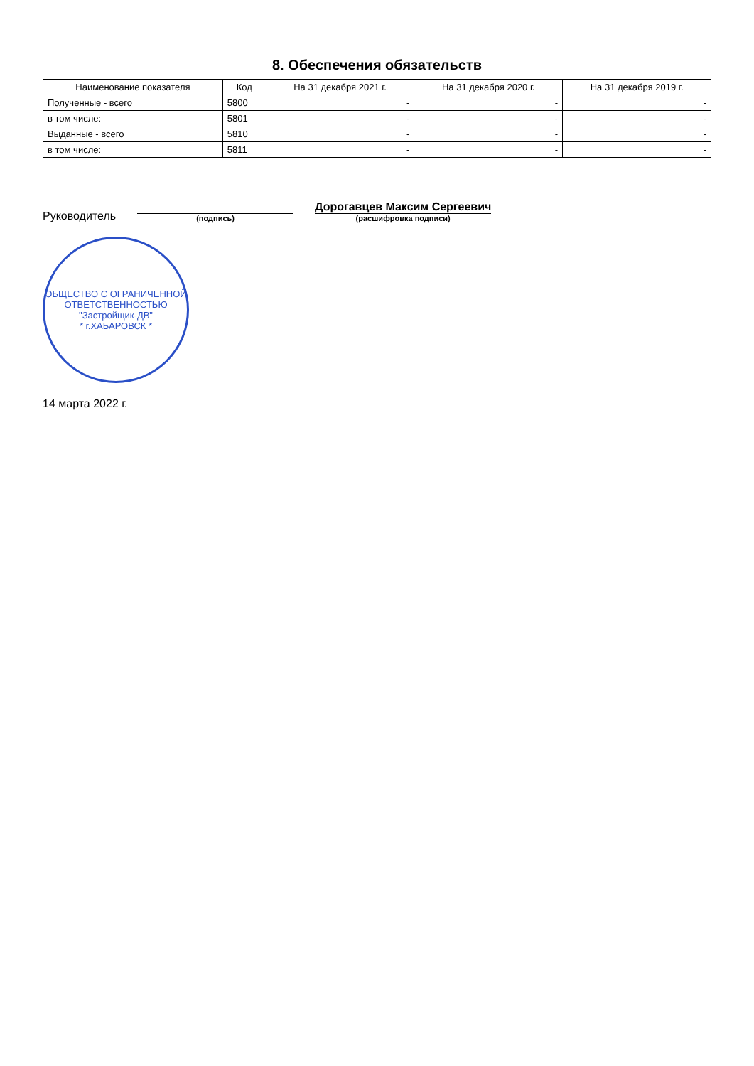8. Обеспечения обязательств
| Наименование показателя | Код | На 31 декабря 2021 г. | На 31 декабря 2020 г. | На 31 декабря 2019 г. |
| --- | --- | --- | --- | --- |
| Полученные - всего | 5800 | - | - | - |
| в том числе: | 5801 | - | - | - |
| Выданные - всего | 5810 | - | - | - |
| в том числе: | 5811 | - | - | - |
Руководитель
(подпись)
Дорогавцев Максим Сергеевич
(расшифровка подписи)
ОБЩЕСТВО С ОГРАНИЧЕННОЙ ОТВЕТСТВЕННОСТЬЮ
"Застройщик-ДВ"
* г.ХАБАРОВСК *
14 марта 2022 г.